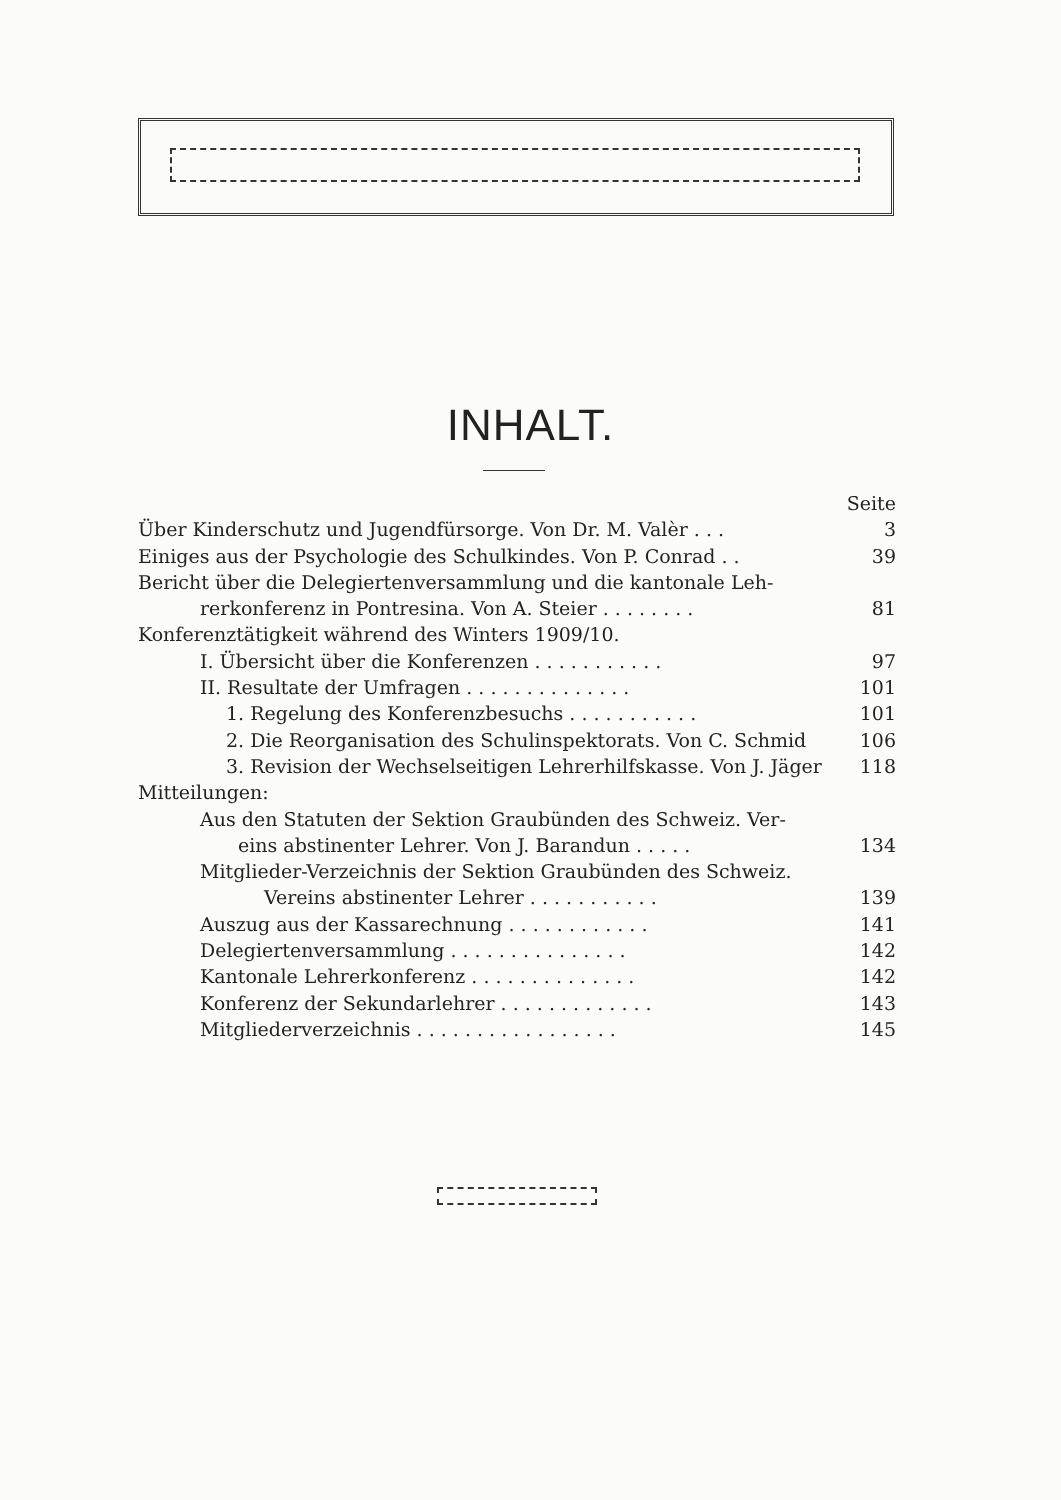INHALT.
Seite
Über Kinderschutz und Jugendfürsorge. Von Dr. M. Valèr . . . 3
Einiges aus der Psychologie des Schulkindes. Von P. Conrad . . 39
Bericht über die Delegiertenversammlung und die kantonale Leh-
rerkonferenz in Pontresina. Von A. Steier . . . . . . . . 81
Konferenztätigkeit während des Winters 1909/10.
I. Übersicht über die Konferenzen . . . . . . . . . . . 97
II. Resultate der Umfragen . . . . . . . . . . . . . . 101
1. Regelung des Konferenzbesuchs . . . . . . . . . . . 101
2. Die Reorganisation des Schulinspektorats. Von C. Schmid 106
3. Revision der Wechselseitigen Lehrerhilfskasse. Von J. Jäger 118
Mitteilungen:
Aus den Statuten der Sektion Graubünden des Schweiz. Ver-
eins abstinenter Lehrer. Von J. Barandun . . . . . 134
Mitglieder-Verzeichnis der Sektion Graubünden des Schweiz.
Vereins abstinenter Lehrer . . . . . . . . . . . 139
Auszug aus der Kassarechnung . . . . . . . . . . . . 141
Delegiertenversammlung . . . . . . . . . . . . . . . 142
Kantonale Lehrerkonferenz . . . . . . . . . . . . . . 142
Konferenz der Sekundarlehrer . . . . . . . . . . . . . 143
Mitgliederverzeichnis . . . . . . . . . . . . . . . . . 145